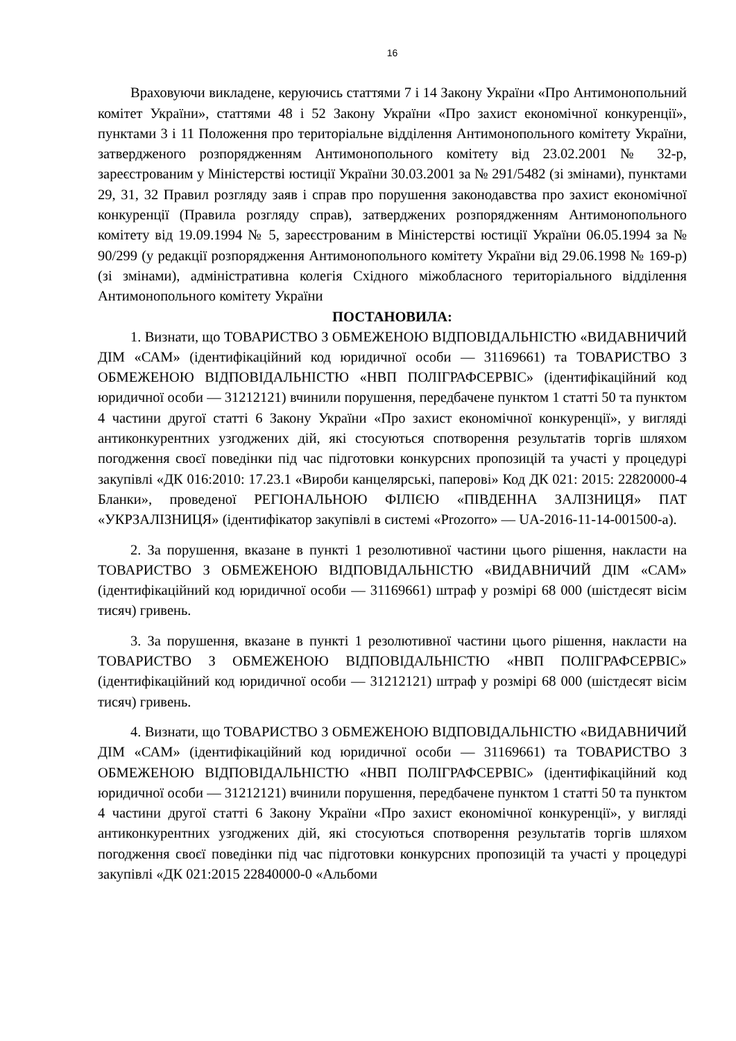16
Враховуючи викладене, керуючись статтями 7 і 14 Закону України «Про Антимонопольний комітет України», статтями 48 і 52 Закону України «Про захист економічної конкуренції», пунктами 3 і 11 Положення про територіальне відділення Антимонопольного комітету України, затвердженого розпорядженням Антимонопольного комітету від 23.02.2001 № 32-р, зареєстрованим у Міністерстві юстиції України 30.03.2001 за № 291/5482 (зі змінами), пунктами 29, 31, 32 Правил розгляду заяв і справ про порушення законодавства про захист економічної конкуренції (Правила розгляду справ), затверджених розпорядженням Антимонопольного комітету від 19.09.1994 № 5, зареєстрованим в Міністерстві юстиції України 06.05.1994 за № 90/299 (у редакції розпорядження Антимонопольного комітету України від 29.06.1998 № 169-р) (зі змінами), адміністративна колегія Східного міжобласного територіального відділення Антимонопольного комітету України
ПОСТАНОВИЛА:
1. Визнати, що ТОВАРИСТВО З ОБМЕЖЕНОЮ ВІДПОВІДАЛЬНІСТЮ «ВИДАВНИЧИЙ ДІМ «САМ» (ідентифікаційний код юридичної особи — 31169661) та ТОВАРИСТВО З ОБМЕЖЕНОЮ ВІДПОВІДАЛЬНІСТЮ «НВП ПОЛІГРАФСЕРВІС» (ідентифікаційний код юридичної особи — 31212121) вчинили порушення, передбачене пунктом 1 статті 50 та пунктом 4 частини другої статті 6 Закону України «Про захист економічної конкуренції», у вигляді антиконкурентних узгоджених дій, які стосуються спотворення результатів торгів шляхом погодження своєї поведінки під час підготовки конкурсних пропозицій та участі у процедурі закупівлі «ДК 016:2010: 17.23.1 «Вироби канцелярські, паперові» Код ДК 021: 2015: 22820000-4 Бланки», проведеної РЕГІОНАЛЬНОЮ ФІЛІЄЮ «ПІВДЕННА ЗАЛІЗНИЦЯ» ПАТ «УКРЗАЛІЗНИЦЯ» (ідентифікатор закупівлі в системі «Prozorro» — UA-2016-11-14-001500-a).
2. За порушення, вказане в пункті 1 резолютивної частини цього рішення, накласти на ТОВАРИСТВО З ОБМЕЖЕНОЮ ВІДПОВІДАЛЬНІСТЮ «ВИДАВНИЧИЙ ДІМ «САМ» (ідентифікаційний код юридичної особи — 31169661) штраф у розмірі 68 000 (шістдесят вісім тисяч) гривень.
3. За порушення, вказане в пункті 1 резолютивної частини цього рішення, накласти на ТОВАРИСТВО З ОБМЕЖЕНОЮ ВІДПОВІДАЛЬНІСТЮ «НВП ПОЛІГРАФСЕРВІС» (ідентифікаційний код юридичної особи — 31212121) штраф у розмірі 68 000 (шістдесят вісім тисяч) гривень.
4. Визнати, що ТОВАРИСТВО З ОБМЕЖЕНОЮ ВІДПОВІДАЛЬНІСТЮ «ВИДАВНИЧИЙ ДІМ «САМ» (ідентифікаційний код юридичної особи — 31169661) та ТОВАРИСТВО З ОБМЕЖЕНОЮ ВІДПОВІДАЛЬНІСТЮ «НВП ПОЛІГРАФСЕРВІС» (ідентифікаційний код юридичної особи — 31212121) вчинили порушення, передбачене пунктом 1 статті 50 та пунктом 4 частини другої статті 6 Закону України «Про захист економічної конкуренції», у вигляді антиконкурентних узгоджених дій, які стосуються спотворення результатів торгів шляхом погодження своєї поведінки під час підготовки конкурсних пропозицій та участі у процедурі закупівлі «ДК 021:2015 22840000-0 «Альбоми